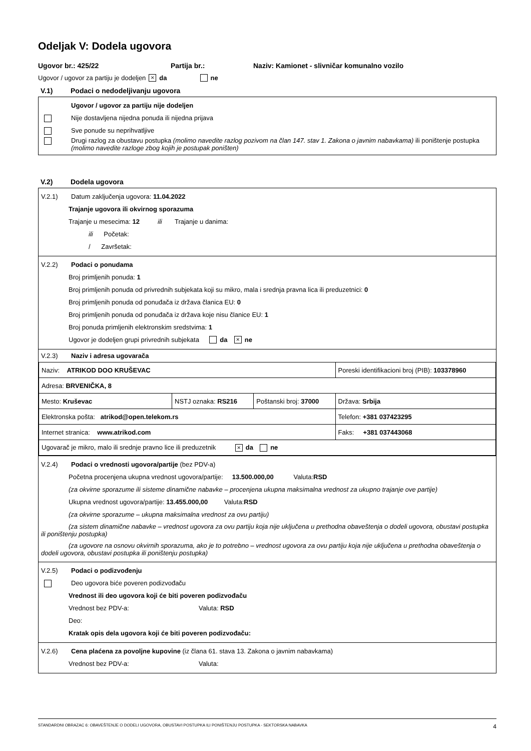Odeljak V: Dodela ugovora
Ugovor br.: 425/22 Partija br.: Naziv: Kamionet - slivničar komunalno vozilo
Ugovor / ugovor za partiju je dodeljen × da ne
V.1) Podaci o nedodeljivanju ugovora
Ugovor / ugovor za partiju nije dodeljen
Nije dostavljena nijedna ponuda ili nijedna prijava
Sve ponude su neprihvatljive
Drugi razlog za obustavu postupka (molimo navedite razlog pozivom na član 147. stav 1. Zakona o javnim nabavkama) ili poništenje postupka (molimo navedite razloge zbog kojih je postupak poništen)
V.2) Dodela ugovora
V.2.1) Datum zaključenja ugovora: 11.04.2022
Trajanje ugovora ili okvirnog sporazuma
Trajanje u mesecima: 12 ili Trajanje u danima:
ili Početak:
/ Završetak:
V.2.2) Podaci o ponudama
Broj primljenih ponuda: 1
Broj primljenih ponuda od privrednih subjekata koji su mikro, mala i srednja pravna lica ili preduzetnici: 0
Broj primljenih ponuda od ponuđača iz država članica EU: 0
Broj primljenih ponuda od ponuđača iz država koje nisu članice EU: 1
Broj ponuda primljenih elektronskim sredstvima: 1
Ugovor je dodeljen grupi privrednih subjekata da × ne
V.2.3) Naziv i adresa ugovarača
| Naziv: ATRIKOD DOO KRUŠEVAC | | | Poreski identifikacioni broj (PIB): 103378960 |
| Adresa: BRVENIČKA, 8 | | | |
| Mesto: Kruševac | NSTJ oznaka: RS216 | Poštanski broj: 37000 | Država: Srbija |
| Elektronska pošta: atrikod@open.telekom.rs | | | Telefon: +381 037423295 |
| Internet stranica: www.atrikod.com | | | Faks: +381 037443068 |
| Ugovarač je mikro, malo ili srednje pravno lice ili preduzetnik × da ne | | | |
V.2.4) Podaci o vrednosti ugovora/partije (bez PDV-a)
Početna procenjena ukupna vrednost ugovora/partije: 13.500.000,00 Valuta: RSD
(za okvirne sporazume ili sisteme dinamične nabavke – procenjena ukupna maksimalna vrednost za ukupno trajanje ove partije)
Ukupna vrednost ugovora/partije: 13.455.000,00 Valuta: RSD
(za okvirne sporazume – ukupna maksimalna vrednost za ovu partiju)
(za sistem dinamične nabavke – vrednost ugovora za ovu partiju koja nije uključena u prethodna obaveštenja o dodeli ugovora, obustavi postupka ili poništenju postupka)
(za ugovore na osnovu okvirnih sporazuma, ako je to potrebno – vrednost ugovora za ovu partiju koja nije uključena u prethodna obaveštenja o dodeli ugovora, obustavi postupka ili poništenju postupka)
V.2.5) Podaci o podizvođenju
Deo ugovora biće poveren podizvođaču
Vrednost ili deo ugovora koji će biti poveren podizvođaču
Vrednost bez PDV-a: Valuta: RSD
Deo:
Kratak opis dela ugovora koji će biti poveren podizvođaču:
V.2.6) Cena plaćena za povoljne kupovine (iz člana 61. stava 13. Zakona o javnim nabavkama)
Vrednost bez PDV-a: Valuta:
STANDARDNI OBRAZAC 6: OBAVEŠTENJE O DODELI UGOVORA, OBUSTAVI POSTUPKA ILI PONIŠTENJU POSTUPKA - SEKTORSKA NABAVKA 4